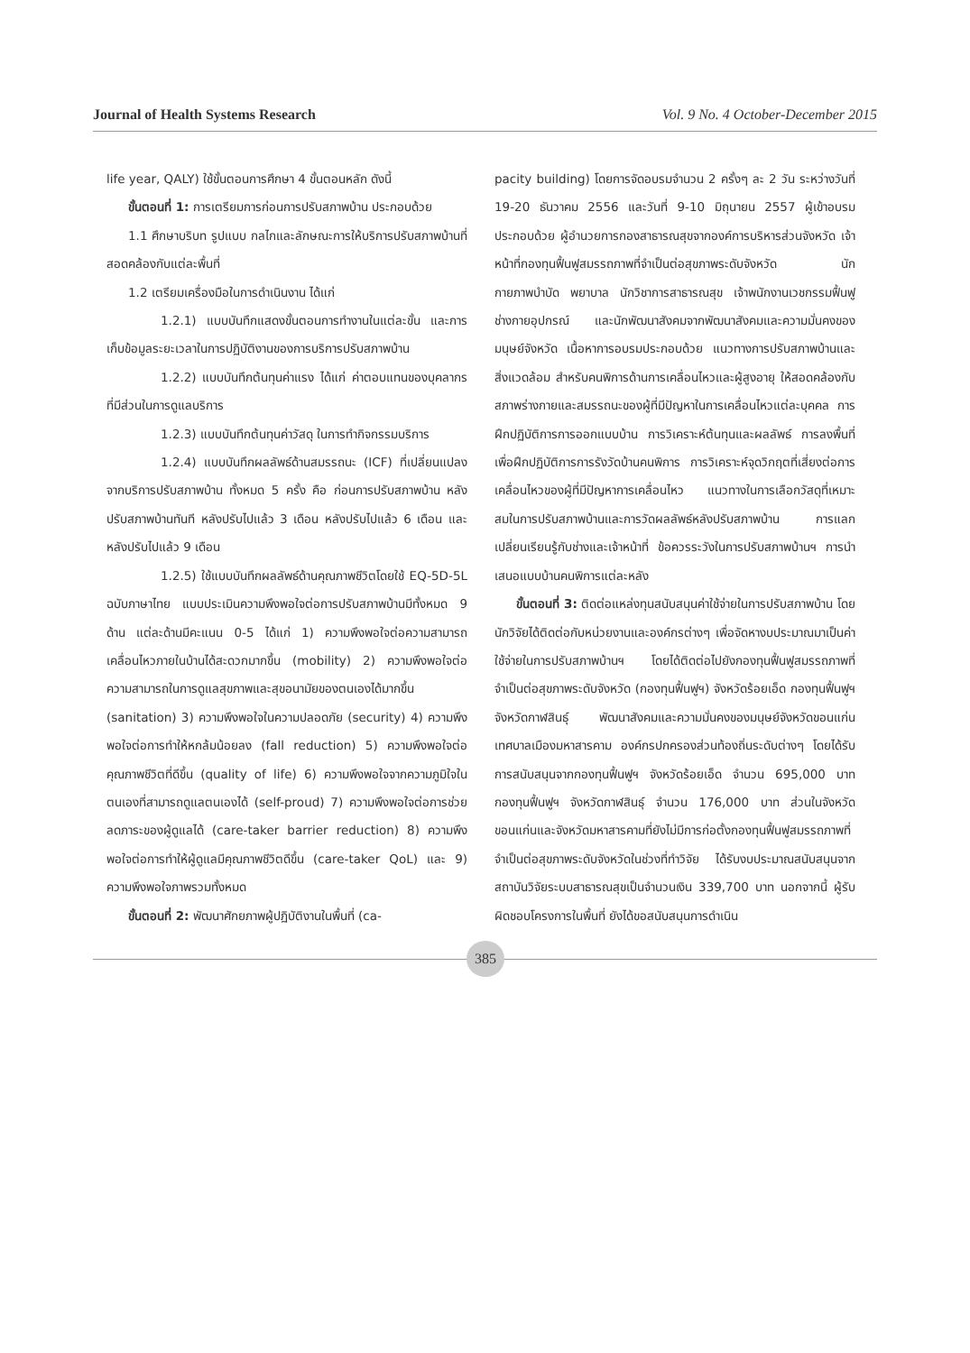Journal of Health Systems Research Vol. 9 No. 4 October-December 2015
life year, QALY) ใช้ขั้นตอนการศึกษา 4 ขั้นตอนหลัก ดังนี้
ขั้นตอนที่ 1: การเตรียมการก่อนการปรับสภาพบ้าน ประกอบด้วย
1.1 ศึกษาบริบท รูปแบบ กลไกและลักษณะการให้บริการปรับสภาพบ้านที่สอดคล้องกับแต่ละพื้นที่
1.2 เตรียมเครื่องมือในการดำเนินงาน ได้แก่
1.2.1) แบบบันทึกแสดงขั้นตอนการทำงานในแต่ละขั้น และการเก็บข้อมูลระยะเวลาในการปฏิบัติงานของการบริการปรับสภาพบ้าน
1.2.2) แบบบันทึกต้นทุนค่าแรง ได้แก่ ค่าตอบแทนของบุคลากรที่มีส่วนในการดูแลบริการ
1.2.3) แบบบันทึกต้นทุนค่าวัสดุ ในการทำกิจกรรมบริการ
1.2.4) แบบบันทึกผลลัพธ์ด้านสมรรถนะ (ICF) ที่เปลี่ยนแปลงจากบริการปรับสภาพบ้าน ทั้งหมด 5 ครั้ง คือ ก่อนการปรับสภาพบ้าน หลังปรับสภาพบ้านทันที หลังปรับไปแล้ว 3 เดือน หลังปรับไปแล้ว 6 เดือน และหลังปรับไปแล้ว 9 เดือน
1.2.5) ใช้แบบบันทึกผลลัพธ์ด้านคุณภาพชีวิตโดยใช้ EQ-5D-5L ฉบับภาษาไทย แบบประเมินความพึงพอใจต่อการปรับสภาพบ้านมีทั้งหมด 9 ด้าน แต่ละด้านมีคะแนน 0-5 ได้แก่ 1) ความพึงพอใจต่อความสามารถเคลื่อนไหวภายในบ้านได้สะดวกมากขึ้น (mobility) 2) ความพึงพอใจต่อความสามารถในการดูแลสุขภาพและสุขอนามัยของตนเองได้มากขึ้น (sanitation) 3) ความพึงพอใจในความปลอดภัย (security) 4) ความพึงพอใจต่อการทำให้หกล้มน้อยลง (fall reduction) 5) ความพึงพอใจต่อคุณภาพชีวิตที่ดีขึ้น (quality of life) 6) ความพึงพอใจจากความภูมิใจในตนเองที่สามารถดูแลตนเองได้ (self-proud) 7) ความพึงพอใจต่อการช่วยลดภาระของผู้ดูแลได้ (care-taker barrier reduction) 8) ความพึงพอใจต่อการทำให้ผู้ดูแลมีคุณภาพชีวิตดีขึ้น (care-taker QoL) และ 9) ความพึงพอใจภาพรวมทั้งหมด
ขั้นตอนที่ 2: พัฒนาศักยภาพผู้ปฏิบัติงานในพื้นที่ (ca-
pacity building) โดยการจัดอบรมจำนวน 2 ครั้งๆ ละ 2 วัน ระหว่างวันที่ 19-20 ธันวาคม 2556 และวันที่ 9-10 มิถุนายน 2557 ผู้เข้าอบรมประกอบด้วย ผู้อำนวยการกองสาธารณสุขจากองค์การบริหารส่วนจังหวัด เจ้าหน้าที่กองทุนฟื้นฟูสมรรถภาพที่จำเป็นต่อสุขภาพระดับจังหวัด นักกายภาพบำบัด พยาบาล นักวิชาการสาธารณสุข เจ้าพนักงานเวชกรรมฟื้นฟู ช่างกายอุปกรณ์ และนักพัฒนาสังคมจากพัฒนาสังคมและความมั่นคงของมนุษย์จังหวัด เนื้อหาการอบรมประกอบด้วย แนวทางการปรับสภาพบ้านและสิ่งแวดล้อม สำหรับคนพิการด้านการเคลื่อนไหวและผู้สูงอายุ ให้สอดคล้องกับสภาพร่างกายและสมรรถนะของผู้ที่มีปัญหาในการเคลื่อนไหวแต่ละบุคคล การฝึกปฏิบัติการการออกแบบบ้าน การวิเคราะห์ต้นทุนและผลลัพธ์ การลงพื้นที่เพื่อฝึกปฏิบัติการการรังวัดบ้านคนพิการ การวิเคราะห์จุดวิกฤตที่เสี่ยงต่อการเคลื่อนไหวของผู้ที่มีปัญหาการเคลื่อนไหว แนวทางในการเลือกวัสดุที่เหมาะสมในการปรับสภาพบ้านและการวัดผลลัพธ์หลังปรับสภาพบ้าน การแลกเปลี่ยนเรียนรู้กับช่างและเจ้าหน้าที่ ข้อควรระวังในการปรับสภาพบ้านฯ การนำเสนอแบบบ้านคนพิการแต่ละหลัง
ขั้นตอนที่ 3: ติดต่อแหล่งทุนสนับสนุนค่าใช้จ่ายในการปรับสภาพบ้าน โดยนักวิจัยได้ติดต่อกับหน่วยงานและองค์กรต่างๆ เพื่อจัดหางบประมาณมาเป็นค่าใช้จ่ายในการปรับสภาพบ้านฯ โดยได้ติดต่อไปยังกองทุนฟื้นฟูสมรรถภาพที่จำเป็นต่อสุขภาพระดับจังหวัด (กองทุนฟื้นฟูฯ) จังหวัดร้อยเอ็ด กองทุนฟื้นฟูฯ จังหวัดกาฬสินธุ์ พัฒนาสังคมและความมั่นคงของมนุษย์จังหวัดขอนแก่น เทศบาลเมืองมหาสารคาม องค์กรปกครองส่วนท้องถิ่นระดับต่างๆ โดยได้รับการสนับสนุนจากกองทุนฟื้นฟูฯ จังหวัดร้อยเอ็ด จำนวน 695,000 บาท กองทุนฟื้นฟูฯ จังหวัดกาฬสินธุ์ จำนวน 176,000 บาท ส่วนในจังหวัดขอนแก่นและจังหวัดมหาสารคามที่ยังไม่มีการก่อตั้งกองทุนฟื้นฟูสมรรถภาพที่จำเป็นต่อสุขภาพระดับจังหวัดในช่วงที่ทำวิจัย ได้รับงบประมาณสนับสนุนจากสถาบันวิจัยระบบสาธารณสุขเป็นจำนวนเงิน 339,700 บาท นอกจากนี้ ผู้รับผิดชอบโครงการในพื้นที่ ยังได้ขอสนับสนุนการดำเนิน
385